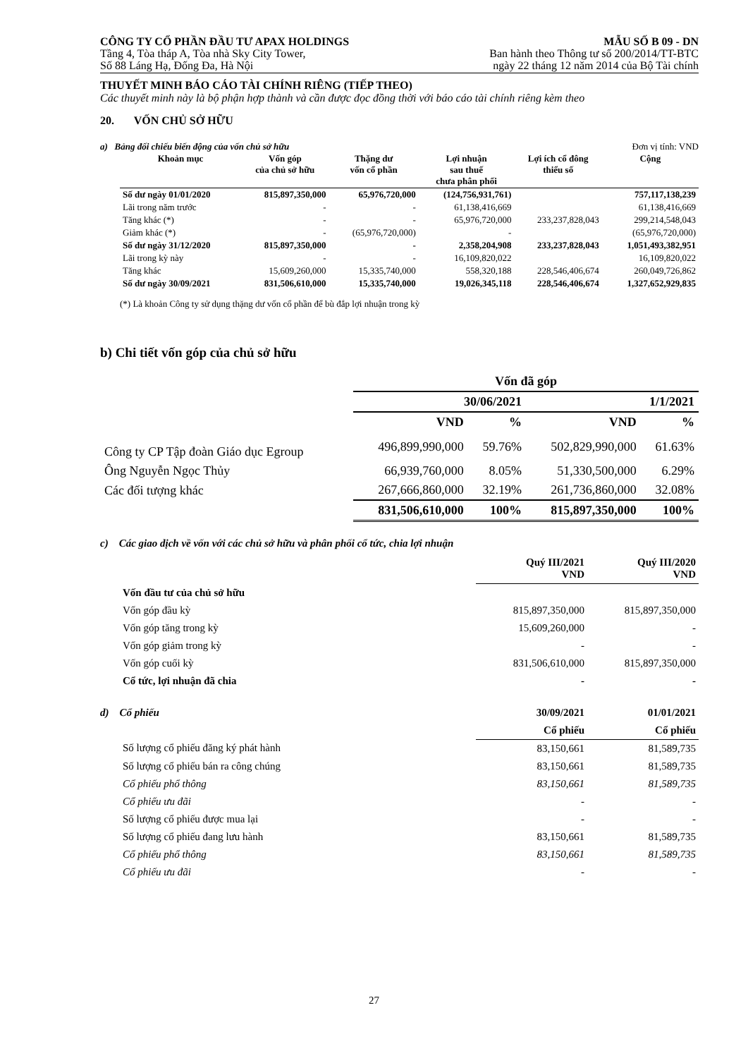CÔNG TY CỔ PHẦN ĐẦU TƯ APAX HOLDINGS
Tầng 4, Tòa tháp A, Tòa nhà Sky City Tower,
Số 88 Láng Hạ, Đống Đa, Hà Nội
MẪU SỐ B 09 - DN
Ban hành theo Thông tư số 200/2014/TT-BTC
ngày 22 tháng 12 năm 2014 của Bộ Tài chính
THUYẾT MINH BÁO CÁO TÀI CHÍNH RIÊNG (TIẾP THEO)
Các thuyết minh này là bộ phận hợp thành và cần được đọc đồng thời với báo cáo tài chính riêng kèm theo
20. VỐN CHỦ SỞ HỮU
a) Bảng đối chiếu biến động của vốn chủ sở hữu Đơn vị tính: VND
| Khoản mục | Vốn góp của chủ sở hữu | Thặng dư vốn cổ phần | Lợi nhuận sau thuế chưa phân phối | Lợi ích cổ đông thiểu số | Cộng |
| --- | --- | --- | --- | --- | --- |
| Số dư ngày 01/01/2020 | 815,897,350,000 | 65,976,720,000 | (124,756,931,761) | | 757,117,138,239 |
| Lãi trong năm trước | - | - | 61,138,416,669 | | 61,138,416,669 |
| Tăng khác (*) | - | - | 65,976,720,000 | 233,237,828,043 | 299,214,548,043 |
| Giảm khác (*) | - | (65,976,720,000) | - | | (65,976,720,000) |
| Số dư ngày 31/12/2020 | 815,897,350,000 | - | 2,358,204,908 | 233,237,828,043 | 1,051,493,382,951 |
| Lãi trong kỳ này | - | - | 16,109,820,022 | | 16,109,820,022 |
| Tăng khác | 15,609,260,000 | 15,335,740,000 | 558,320,188 | 228,546,406,674 | 260,049,726,862 |
| Số dư ngày 30/09/2021 | 831,506,610,000 | 15,335,740,000 | 19,026,345,118 | 228,546,406,674 | 1,327,652,929,835 |
(*) Là khoản Công ty sử dụng thặng dư vốn cổ phần để bù đắp lợi nhuận trong kỳ
b) Chi tiết vốn góp của chủ sở hữu
| | Vốn đã góp | | | |
| --- | --- | --- | --- | --- |
| | 30/06/2021 | | 1/1/2021 | |
| | VND | % | VND | % |
| Công ty CP Tập đoàn Giáo dục Egroup | 496,899,990,000 | 59.76% | 502,829,990,000 | 61.63% |
| Ông Nguyễn Ngọc Thủy | 66,939,760,000 | 8.05% | 51,330,500,000 | 6.29% |
| Các đối tượng khác | 267,666,860,000 | 32.19% | 261,736,860,000 | 32.08% |
| | 831,506,610,000 | 100% | 815,897,350,000 | 100% |
c) Các giao dịch về vốn với các chủ sở hữu và phân phối cổ tức, chia lợi nhuận
| | Quý III/2021 VND | Quý III/2020 VND |
| --- | --- | --- |
| Vốn đầu tư của chủ sở hữu | | |
| Vốn góp đầu kỳ | 815,897,350,000 | 815,897,350,000 |
| Vốn góp tăng trong kỳ | 15,609,260,000 | - |
| Vốn góp giảm trong kỳ | - | - |
| Vốn góp cuối kỳ | 831,506,610,000 | 815,897,350,000 |
| Cổ tức, lợi nhuận đã chia | - | - |
| d) Cổ phiếu | 30/09/2021 | 01/01/2021 |
| | Cổ phiếu | Cổ phiếu |
| Số lượng cổ phiếu đăng ký phát hành | 83,150,661 | 81,589,735 |
| Số lượng cổ phiếu bán ra công chúng | 83,150,661 | 81,589,735 |
| Cổ phiếu phổ thông | 83,150,661 | 81,589,735 |
| Cổ phiếu ưu đãi | - | - |
| Số lượng cổ phiếu được mua lại | - | - |
| Số lượng cổ phiếu đang lưu hành | 83,150,661 | 81,589,735 |
| Cổ phiếu phổ thông | 83,150,661 | 81,589,735 |
| Cổ phiếu ưu đãi | - | - |
27